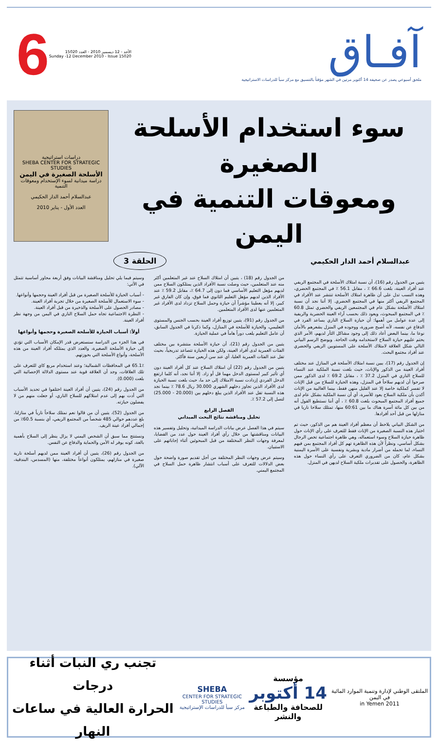6
الأحد - 12 ديسمبر 2010 - العدد 15020
Sunday -12 December 2010 - Issue 15020
آفـاق
ملحق أسبوعي يصدر عن صحيفة 14 أكتوبر مرتين في الشهر مؤقتاً بالتنسيق مع مركز سبأ للدراسات الاستراتيجية
سوء استخدام الأسلحة الصغيرة
ومعوقات التنمية في اليمن
عبدالسلام أحمد الدار الحكيمي الحلقة 3
دراسات استراتيجية
SHEBA CENTER FOR STRATEGIC STUDIES
الأسلحة الصغيرة في اليمن
دراسة ميدانية لسوء الإستخدام ومعوقات التنمية
عبدالسلام أحمد الدار الحكيمي
العدد الأول - يناير 2010
يتبين من الجدول رقم (16)، أن نسبة امتلاك الأسلحة في المجتمع الريفي عند أفراد العينة، بلغت 66.6 ٪ ، مقابل 56.1 ٪ في المجتمع الحضري، وهذه النسب تدل على أن ظاهرة امتلاك الأسلحة تنتشر عند الأفراد في المجتمع الريفي أكثر منها في المجتمع الحضري. إلا أننا نجد أن نسبة امتلاك الأسلحة بشكل عام في المجتمعين الريفي والحضري تمثل 60.8 ٪ في المجتمع المبحوث، ويعود ذلك بحسب آراء العينة الحضرية والريفية إلى عدة عوامل من أهمها: أن حيازة السلاح الناري يساعد الفرد في الدفاع عن نفسه، لأنه أصبح ضرورة، ووجوده في المنزل يشعرهم بالأمان نوعا ما، بينما البعض أعاد ذلك إلى وجود مشاكل الثأر لديهم، الأمر الذي يحتم عليهم حيازة السلاح لاستخدامه وقت الحاجة. ويوضح الرسم البياني التالي شكل العلاقة لامتلاك الأسلحة على المستويين الريفي والحضري عند أفراد مجتمع البحث.
إن الجدول رقم (17)، يبين نسبة امتلاك الأسلحة في المنازل عند مختلف أفراد العينة من الذكور والإناث، حيث بلغت نسبة الملكية عند النساء للسلاح الناري في المنزل 37.2 ٪ ، مقابل 69.2 ٪ لدى الذكور ممن صرحوا أن لديهم سلاحاً في المنزل، وهذه الحيازة للسلاح من قبل الإناث لا تفسر كملكية خاصة إلا عند القليل منهن فقط، بينما الغالبية من الإناث أكدن بأن ملكية السلاح يعود للأسرة، أي أن نسبة الملكية بشكل عام لدى جميع أفراد المجتمع المبحوث بلغت 60.8 ٪ ، أي أننا نستطيع القول أنه من بين كل مائة أسرة هناك ما بين 60:61 منها، تمتلك سلاحا ناريا في منازلها من قبل أحد أفرادها.
من الشكل البياني يلاحظ أن معظم أفراد العينة هم من الذكور، حيث تم اختيار هذه النسبة الصغيرة من الإناث فقط للتعرف على رأي الإناث حول ظاهرة حيازة السلاح وسوء استعماله، وهي ظاهرة اجتماعية تخص الرجال بشكل أساسي، ونظراً لأن هذه الظاهرة تهم كل أفراد المجتمع بمن فيهم النساء، لما تحمله من أضرار مادية وبشرية ونفسية على الأسرة اليمنية بشكل عام، كان من الضروري التعرف على رأي النساء حول هذه الظاهرة، والحصول على تقديرات ملكية السلاح لديهن في المنزل.
من الجدول رقم (18) ، يتبين أن امتلاك السلاح عند غير المتعلمين أكثر منه عند المتعلمين، حيث وصلت نسبة الأفراد الذين يمتلكون السلاح ممن لديهم مؤهل التعليم الأساسي فما دون إلى 64.7 ٪، مقابل 59.2 ٪ عند الأفراد الذين لديهم مؤهل التعليم الثانوي فما فوق، وإن كان الفارق غير كبير، إلا أنه يعطينا مؤشراً أن حيازة وحمل السلاح تزداد لدى الأفراد غير المتعلمين عنها لدى الأفراد المتعلمين.
من الجدول رقم (91)، يتبين توزيع أفراد العينة بحسب الجنس والمستوى التعليمي، والحيازة للأسلحة في المنازل، وكما ذكرنا في الجدول السابق، أن عامل التعليم يلعب دوراً هاماً في عملية الحيازة.
يتبين من الجدول رقم (21)، أن حيازة الأسلحة منتشرة بين مختلف الفئات العمرية لدى أفراد العينة، ولكن هذه الحيازة تتصاعد تدريجياً، بحيث تقل عند الفئات العمرية العليا، أي عند سن أربعين سنة فأكثر.
يتبين من الجدول رقم (22) أن امتلاك السلاح عند كل أفراد العينة دون أي تأثير كبير لمستوى الدخل مهما قل أو زاد. إلا أننا نجد، أنه كلما ارتفع الدخل الفردي إزدادت نسبة الامتلاك إلى حد ما، حيث بلغت نسبة الحيازة لدى الأفراد الذين تجاوز دخلهم الشهري 30.000 ريال 78.6 ٪ بينما نجد هذه النسبة تقل عند الأفراد الذين يبلغ دخلهم بين (20.000 - 25.000) لتصل إلى 57.2 ٪.
الفصل الرابع
تحليل ومناقشة نتائج البحث الميداني
سيتم في هذا الفصل عرض بيانات الدراسة الميدانية، وتحليل وتفسير هذه البيانات ومناقشتها من خلال رأي أفراد العينة حول عدد من القضايا، لمعرفة وجهات النظر المختلفة من قبل المبحوثين أثناء إجاباتهم على الاستبيان.
وسيتم عرض وجهات النظر المختلفة من أجل تقديم صورة واضحة حول بعض الدلالات للتعرف على أسباب انتشار ظاهرة حمل السلاح في المجتمع اليمني.
وسيتم فيما يلي تحليل ومناقشة البيانات وفق أربعة محاور أساسية تتمثل في الآتي:
- أسباب الحيازة للأسلحة الصغيرة من قبل أفراد العينة وحجمها وأنواعها.
- سوء الاستعمال للأسلحة الصغيرة من خلال تجربة أفراد العينة.
- مصادر الحصول على الأسلحة والذخيرة من قبل أفراد العينة.
- النظرة الاجتماعية تجاه حمل السلاح الناري في اليمن من وجهة نظر أفراد العينة.
أولاً: أسباب الحيازة للأسلحة الصغيرة وحجمها وأنواعها
في هذا الجزء من الدراسة سنستعرض قدر الإمكان الأسباب التي تؤدي إلى حيازة الأسلحة الصغيرة، والعدد الذي يمتلكه أفراد العينة من هذه الأسلحة، وأنواع الأسلحة التي بحوزتهم.
65.1٪ في المحافظات الشمالية؛ وعند استخدام مربع كاي للتعرف على تلك العلاقات، وجد أن العلاقة قوية عند مستوى الدلالة الإحصائية التي بلغت (0.000).
من الجدول رقم (24)، يتبين أن أفراد العينة اختلفوا في تحديد الأسباب التي أدت بهم إلى عدم امتلاكهم للسلاح الناري، أو جعلت منهم من لا يفضلون حيازته.
من الجدول (52)، يتبين أن من قالوا نعم نمتلك سلاحاً نارياً في منازلنا، بلغ عددهم حوالي 485 شخصاً من المجتمع الريفي، أي بنسبة 60.5٪ من إجمالي أفراد عينة الريف.
ونستنتج مما سبق أن الشخص اليمني لا يزال ينظر إلى السلاح بأهمية بالغة، كونه يوفر له الأمن والحماية والدفاع عن النفس.
من الجدول رقم (26)، يتبين أن أفراد العينة ممن لديهم أسلحة نارية صغيرة في منازلهم، يمتلكون أنواعاً مختلفة، منها (المسدس، البندقية، الآلي).
الملتقى الوطني لإدارة وتنمية الموارد المائية في اليمن
in Yemen 2011
مؤسسة
14 أكتوبر
للصحافة والطباعة والنشر
SHEBA
CENTER FOR STRATEGIC STUDIES
مركز سبأ للدراسات الإستراتيجية
تجنب ري النبات أثناء درجات
الحرارة العالية في ساعات النهار